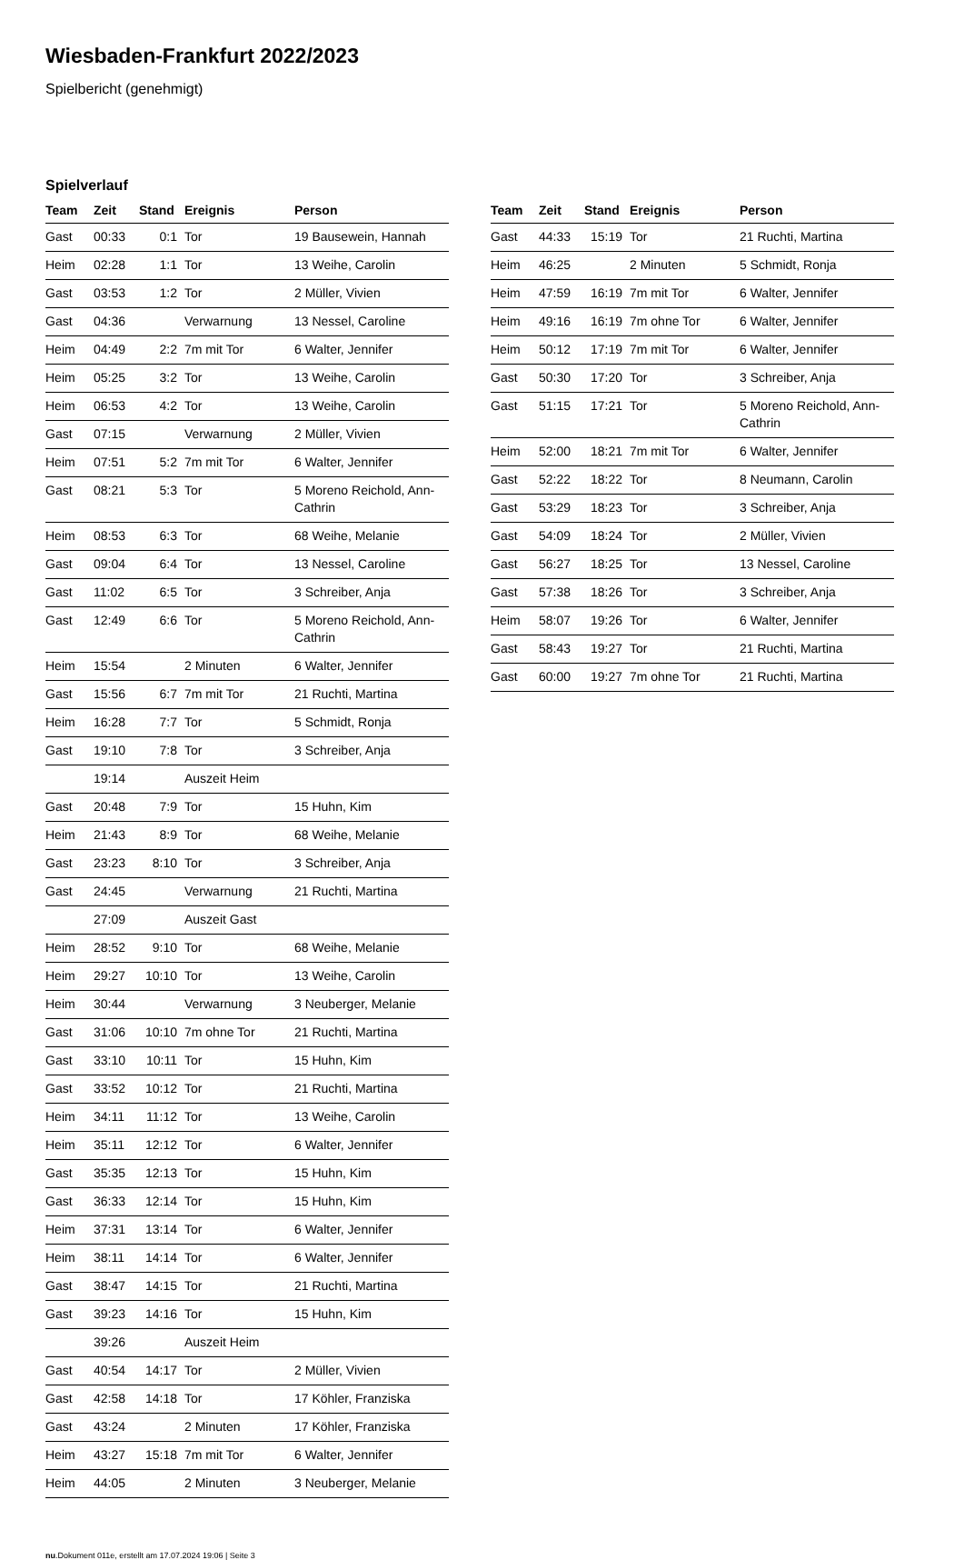Wiesbaden-Frankfurt 2022/2023
Spielbericht (genehmigt)
Spielverlauf
| Team | Zeit | Stand | Ereignis | Person |
| --- | --- | --- | --- | --- |
| Gast | 00:33 | 0:1 | Tor | 19 Bausewein, Hannah |
| Heim | 02:28 | 1:1 | Tor | 13 Weihe, Carolin |
| Gast | 03:53 | 1:2 | Tor | 2 Müller, Vivien |
| Gast | 04:36 | | Verwarnung | 13 Nessel, Caroline |
| Heim | 04:49 | 2:2 | 7m mit Tor | 6 Walter, Jennifer |
| Heim | 05:25 | 3:2 | Tor | 13 Weihe, Carolin |
| Heim | 06:53 | 4:2 | Tor | 13 Weihe, Carolin |
| Gast | 07:15 | | Verwarnung | 2 Müller, Vivien |
| Heim | 07:51 | 5:2 | 7m mit Tor | 6 Walter, Jennifer |
| Gast | 08:21 | 5:3 | Tor | 5 Moreno Reichold, Ann-Cathrin |
| Heim | 08:53 | 6:3 | Tor | 68 Weihe, Melanie |
| Gast | 09:04 | 6:4 | Tor | 13 Nessel, Caroline |
| Gast | 11:02 | 6:5 | Tor | 3 Schreiber, Anja |
| Gast | 12:49 | 6:6 | Tor | 5 Moreno Reichold, Ann-Cathrin |
| Heim | 15:54 | | 2 Minuten | 6 Walter, Jennifer |
| Gast | 15:56 | 6:7 | 7m mit Tor | 21 Ruchti, Martina |
| Heim | 16:28 | 7:7 | Tor | 5 Schmidt, Ronja |
| Gast | 19:10 | 7:8 | Tor | 3 Schreiber, Anja |
| | 19:14 | | Auszeit Heim | |
| Gast | 20:48 | 7:9 | Tor | 15 Huhn, Kim |
| Heim | 21:43 | 8:9 | Tor | 68 Weihe, Melanie |
| Gast | 23:23 | 8:10 | Tor | 3 Schreiber, Anja |
| Gast | 24:45 | | Verwarnung | 21 Ruchti, Martina |
| | 27:09 | | Auszeit Gast | |
| Heim | 28:52 | 9:10 | Tor | 68 Weihe, Melanie |
| Heim | 29:27 | 10:10 | Tor | 13 Weihe, Carolin |
| Heim | 30:44 | | Verwarnung | 3 Neuberger, Melanie |
| Gast | 31:06 | 10:10 | 7m ohne Tor | 21 Ruchti, Martina |
| Gast | 33:10 | 10:11 | Tor | 15 Huhn, Kim |
| Gast | 33:52 | 10:12 | Tor | 21 Ruchti, Martina |
| Heim | 34:11 | 11:12 | Tor | 13 Weihe, Carolin |
| Heim | 35:11 | 12:12 | Tor | 6 Walter, Jennifer |
| Gast | 35:35 | 12:13 | Tor | 15 Huhn, Kim |
| Gast | 36:33 | 12:14 | Tor | 15 Huhn, Kim |
| Heim | 37:31 | 13:14 | Tor | 6 Walter, Jennifer |
| Heim | 38:11 | 14:14 | Tor | 6 Walter, Jennifer |
| Gast | 38:47 | 14:15 | Tor | 21 Ruchti, Martina |
| Gast | 39:23 | 14:16 | Tor | 15 Huhn, Kim |
| | 39:26 | | Auszeit Heim | |
| Gast | 40:54 | 14:17 | Tor | 2 Müller, Vivien |
| Gast | 42:58 | 14:18 | Tor | 17 Köhler, Franziska |
| Gast | 43:24 | | 2 Minuten | 17 Köhler, Franziska |
| Heim | 43:27 | 15:18 | 7m mit Tor | 6 Walter, Jennifer |
| Heim | 44:05 | | 2 Minuten | 3 Neuberger, Melanie |
| Team | Zeit | Stand | Ereignis | Person |
| --- | --- | --- | --- | --- |
| Gast | 44:33 | 15:19 | Tor | 21 Ruchti, Martina |
| Heim | 46:25 | | 2 Minuten | 5 Schmidt, Ronja |
| Heim | 47:59 | 16:19 | 7m mit Tor | 6 Walter, Jennifer |
| Heim | 49:16 | 16:19 | 7m ohne Tor | 6 Walter, Jennifer |
| Heim | 50:12 | 17:19 | 7m mit Tor | 6 Walter, Jennifer |
| Gast | 50:30 | 17:20 | Tor | 3 Schreiber, Anja |
| Gast | 51:15 | 17:21 | Tor | 5 Moreno Reichold, Ann-Cathrin |
| Heim | 52:00 | 18:21 | 7m mit Tor | 6 Walter, Jennifer |
| Gast | 52:22 | 18:22 | Tor | 8 Neumann, Carolin |
| Gast | 53:29 | 18:23 | Tor | 3 Schreiber, Anja |
| Gast | 54:09 | 18:24 | Tor | 2 Müller, Vivien |
| Gast | 56:27 | 18:25 | Tor | 13 Nessel, Caroline |
| Gast | 57:38 | 18:26 | Tor | 3 Schreiber, Anja |
| Heim | 58:07 | 19:26 | Tor | 6 Walter, Jennifer |
| Gast | 58:43 | 19:27 | Tor | 21 Ruchti, Martina |
| Gast | 60:00 | 19:27 | 7m ohne Tor | 21 Ruchti, Martina |
nu.Dokument 011e, erstellt am 17.07.2024 19:06 | Seite 3